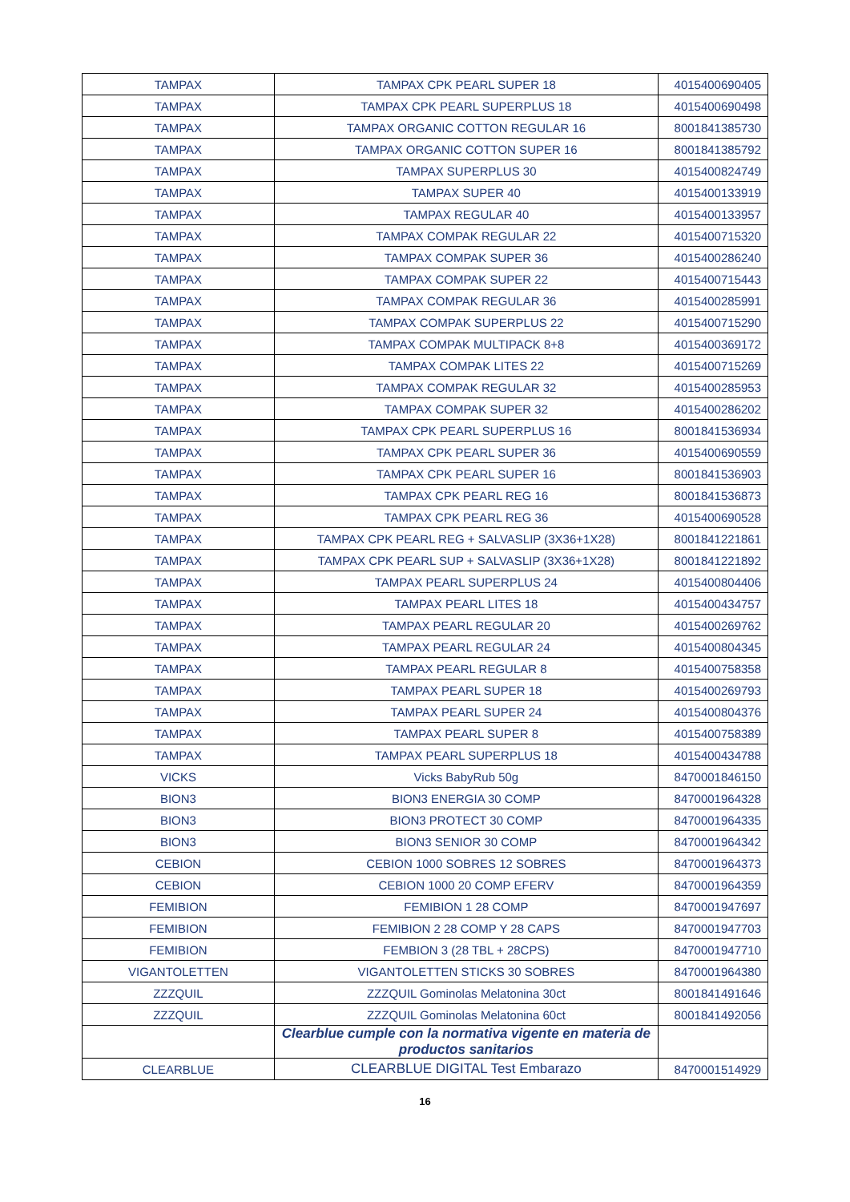| TAMPAX | TAMPAX CPK PEARL SUPER 18 | 4015400690405 |
| TAMPAX | TAMPAX CPK PEARL SUPERPLUS 18 | 4015400690498 |
| TAMPAX | TAMPAX ORGANIC COTTON REGULAR 16 | 8001841385730 |
| TAMPAX | TAMPAX ORGANIC COTTON SUPER 16 | 8001841385792 |
| TAMPAX | TAMPAX SUPERPLUS 30 | 4015400824749 |
| TAMPAX | TAMPAX SUPER 40 | 4015400133919 |
| TAMPAX | TAMPAX REGULAR 40 | 4015400133957 |
| TAMPAX | TAMPAX COMPAK REGULAR 22 | 4015400715320 |
| TAMPAX | TAMPAX COMPAK SUPER 36 | 4015400286240 |
| TAMPAX | TAMPAX COMPAK SUPER 22 | 4015400715443 |
| TAMPAX | TAMPAX COMPAK REGULAR 36 | 4015400285991 |
| TAMPAX | TAMPAX COMPAK SUPERPLUS 22 | 4015400715290 |
| TAMPAX | TAMPAX COMPAK MULTIPACK 8+8 | 4015400369172 |
| TAMPAX | TAMPAX COMPAK LITES 22 | 4015400715269 |
| TAMPAX | TAMPAX COMPAK REGULAR 32 | 4015400285953 |
| TAMPAX | TAMPAX COMPAK SUPER 32 | 4015400286202 |
| TAMPAX | TAMPAX CPK PEARL SUPERPLUS 16 | 8001841536934 |
| TAMPAX | TAMPAX CPK PEARL SUPER 36 | 4015400690559 |
| TAMPAX | TAMPAX CPK PEARL SUPER 16 | 8001841536903 |
| TAMPAX | TAMPAX CPK PEARL REG 16 | 8001841536873 |
| TAMPAX | TAMPAX CPK PEARL REG 36 | 4015400690528 |
| TAMPAX | TAMPAX CPK PEARL REG + SALVASLIP (3X36+1X28) | 8001841221861 |
| TAMPAX | TAMPAX CPK PEARL SUP + SALVASLIP (3X36+1X28) | 8001841221892 |
| TAMPAX | TAMPAX PEARL SUPERPLUS 24 | 4015400804406 |
| TAMPAX | TAMPAX PEARL LITES 18 | 4015400434757 |
| TAMPAX | TAMPAX PEARL REGULAR 20 | 4015400269762 |
| TAMPAX | TAMPAX PEARL REGULAR 24 | 4015400804345 |
| TAMPAX | TAMPAX PEARL REGULAR 8 | 4015400758358 |
| TAMPAX | TAMPAX PEARL SUPER 18 | 4015400269793 |
| TAMPAX | TAMPAX PEARL SUPER 24 | 4015400804376 |
| TAMPAX | TAMPAX PEARL SUPER 8 | 4015400758389 |
| TAMPAX | TAMPAX PEARL SUPERPLUS 18 | 4015400434788 |
| VICKS | Vicks BabyRub 50g | 8470001846150 |
| BION3 | BION3 ENERGIA 30 COMP | 8470001964328 |
| BION3 | BION3 PROTECT 30 COMP | 8470001964335 |
| BION3 | BION3 SENIOR 30 COMP | 8470001964342 |
| CEBION | CEBION 1000 SOBRES 12 SOBRES | 8470001964373 |
| CEBION | CEBION 1000 20 COMP EFERV | 8470001964359 |
| FEMIBION | FEMIBION 1 28 COMP | 8470001947697 |
| FEMIBION | FEMIBION 2 28 COMP Y 28 CAPS | 8470001947703 |
| FEMIBION | FEMBION 3 (28 TBL + 28CPS) | 8470001947710 |
| VIGANTOLETTEN | VIGANTOLETTEN STICKS 30 SOBRES | 8470001964380 |
| ZZZQUIL | ZZZQUIL Gominolas Melatonina 30ct | 8001841491646 |
| ZZZQUIL | ZZZQUIL Gominolas Melatonina 60ct | 8001841492056 |
| | Clearblue cumple con la normativa vigente en materia de productos sanitarios | |
| CLEARBLUE | CLEARBLUE DIGITAL Test Embarazo | 8470001514929 |
16